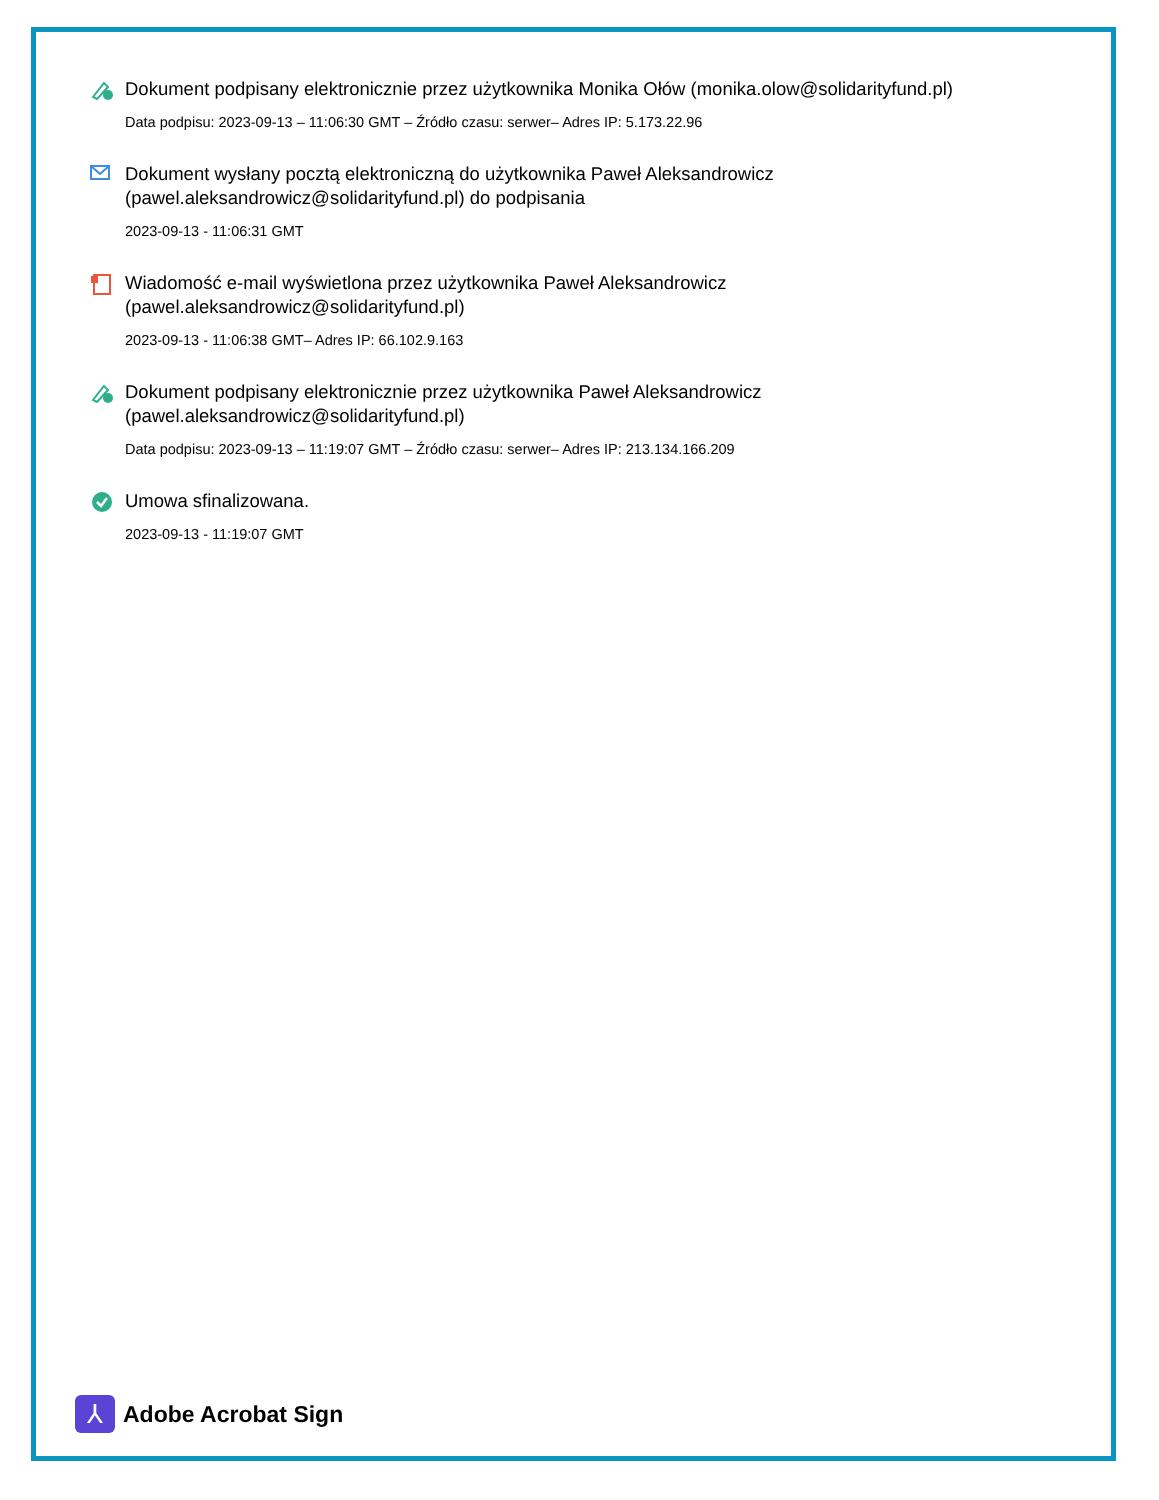Dokument podpisany elektronicznie przez użytkownika Monika Ołów (monika.olow@solidarityfund.pl)
Data podpisu: 2023-09-13 – 11:06:30 GMT – Źródło czasu: serwer– Adres IP: 5.173.22.96
Dokument wysłany pocztą elektroniczną do użytkownika Paweł Aleksandrowicz (pawel.aleksandrowicz@solidarityfund.pl) do podpisania
2023-09-13 - 11:06:31 GMT
Wiadomość e-mail wyświetlona przez użytkownika Paweł Aleksandrowicz (pawel.aleksandrowicz@solidarityfund.pl)
2023-09-13 - 11:06:38 GMT– Adres IP: 66.102.9.163
Dokument podpisany elektronicznie przez użytkownika Paweł Aleksandrowicz (pawel.aleksandrowicz@solidarityfund.pl)
Data podpisu: 2023-09-13 – 11:19:07 GMT – Źródło czasu: serwer– Adres IP: 213.134.166.209
Umowa sfinalizowana.
2023-09-13 - 11:19:07 GMT
⅄
Adobe Acrobat Sign